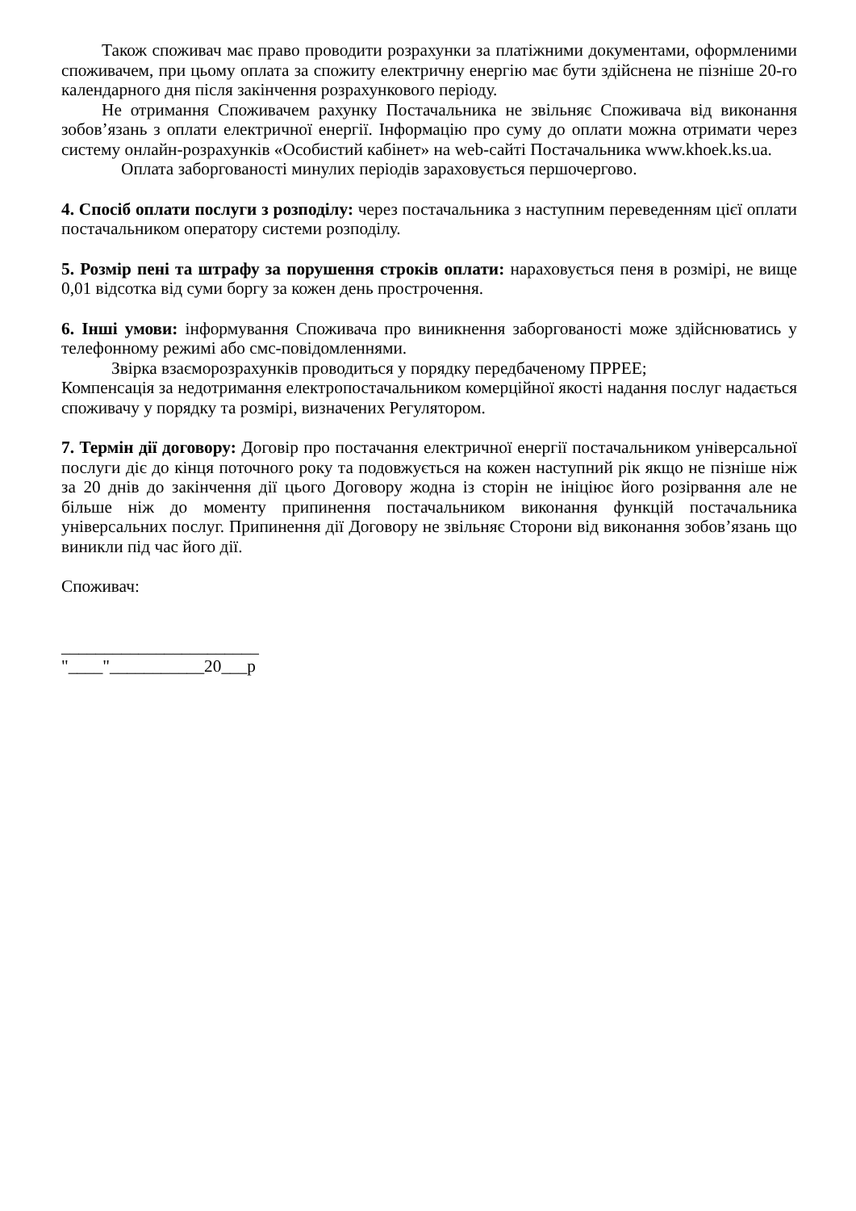Також споживач має право проводити розрахунки за платіжними документами, оформленими споживачем, при цьому оплата за спожиту електричну енергію має бути здійснена не пізніше 20-го календарного дня після закінчення розрахункового періоду.
Не отримання Споживачем рахунку Постачальника не звільняє Споживача від виконання зобов’язань з оплати електричної енергії. Інформацію про суму до оплати можна отримати через систему онлайн-розрахунків «Особистий кабінет» на web-сайті Постачальника www.khoek.ks.ua.
Оплата заборгованості минулих періодів зараховується першочергово.
4. Спосіб оплати послуги з розподілу: через постачальника з наступним переведенням цієї оплати постачальником оператору системи розподілу.
5. Розмір пені та штрафу за порушення строків оплати: нараховується пеня в розмірі, не вище 0,01 відсотка від суми боргу за кожен день прострочення.
6. Інші умови: інформування Споживача про виникнення заборгованості може здійснюватись у телефонному режимі або смс-повідомленнями.
Звірка взаєморозрахунків проводиться у порядку передбаченому ПРРЕЕ;
Компенсація за недотримання електропостачальником комерційної якості надання послуг надається споживачу у порядку та розмірі, визначених Регулятором.
7. Термін дії договору: Договір про постачання електричної енергії постачальником універсальної послуги діє до кінця поточного року та подовжується на кожен наступний рік якщо не пізніше ніж за 20 днів до закінчення дії цього Договору жодна із сторін не ініціює його розірвання але не більше ніж до моменту припинення постачальником виконання функцій постачальника універсальних послуг. Припинення дії Договору не звільняє Сторони від виконання зобов’язань що виникли під час його дії.
Споживач:
_______________________
"____"___________20___р